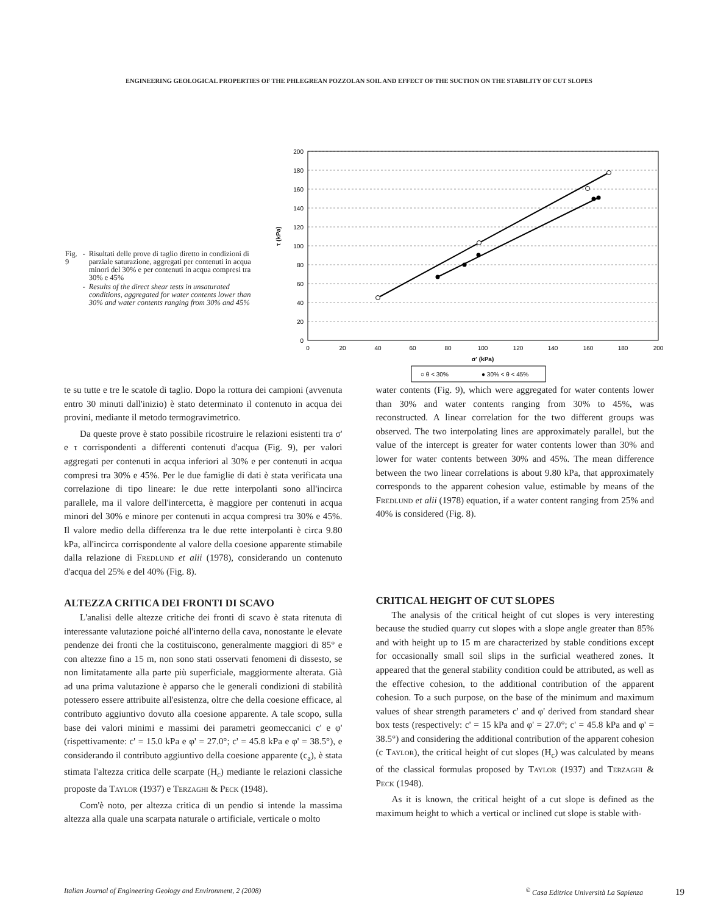ENGINEERING GEOLOGICAL PROPERTIES OF THE PHLEGREAN POZZOLAN SOIL AND EFFECT OF THE SUCTION ON THE STABILITY OF CUT SLOPES
| Fig. 9 | - | Risultati delle prove di taglio diretto in condizioni di parziale saturazione, aggregati per contenuti in acqua minori del 30% e per contenuti in acqua compresi tra 30% e 45% |
| | - | Results of the direct shear tests in unsaturated conditions, aggregated for water contents lower than 30% and water contents ranging from 30% and 45% |
200
180
160
140
120
100
80
60
40
20
0
0
20
40
60
80
100
120
140
160
180
200
σ' (kPa)
τ (kPa)
○ θ < 30%
● 30% < θ < 45%
te su tutte e tre le scatole di taglio. Dopo la rottura dei campioni (avvenuta entro 30 minuti dall'inizio) è stato determinato il contenuto in acqua dei provini, mediante il metodo termogravimetrico.
Da queste prove è stato possibile ricostruire le relazioni esistenti tra σ' e τ corrispondenti a differenti contenuti d'acqua (Fig. 9), per valori aggregati per contenuti in acqua inferiori al 30% e per contenuti in acqua compresi tra 30% e 45%. Per le due famiglie di dati è stata verificata una correlazione di tipo lineare: le due rette interpolanti sono all'incirca parallele, ma il valore dell'intercetta, è maggiore per contenuti in acqua minori del 30% e minore per contenuti in acqua compresi tra 30% e 45%. Il valore medio della differenza tra le due rette interpolanti è circa 9.80 kPa, all'incirca corrispondente al valore della coesione apparente stimabile dalla relazione di Fredlund et alii (1978), considerando un contenuto d'acqua del 25% e del 40% (Fig. 8).
ALTEZZA CRITICA DEI FRONTI DI SCAVO
L'analisi delle altezze critiche dei fronti di scavo è stata ritenuta di interessante valutazione poiché all'interno della cava, nonostante le elevate pendenze dei fronti che la costituiscono, generalmente maggiori di 85° e con altezze fino a 15 m, non sono stati osservati fenomeni di dissesto, se non limitatamente alla parte più superficiale, maggiormente alterata. Già ad una prima valutazione è apparso che le generali condizioni di stabilità potessero essere attribuite all'esistenza, oltre che della coesione efficace, al contributo aggiuntivo dovuto alla coesione apparente. A tale scopo, sulla base dei valori minimi e massimi dei parametri geomeccanici c' e φ' (rispettivamente: c' = 15.0 kPa e φ' = 27.0°; c' = 45.8 kPa e φ' = 38.5°), e considerando il contributo aggiuntivo della coesione apparente (c<sub>a</sub>), è stata stimata l'altezza critica delle scarpate (H<sub>c</sub>) mediante le relazioni classiche proposte da Taylor (1937) e Terzaghi & Peck (1948).
Com'è noto, per altezza critica di un pendio si intende la massima altezza alla quale una scarpata naturale o artificiale, verticale o molto
water contents (Fig. 9), which were aggregated for water contents lower than 30% and water contents ranging from 30% to 45%, was reconstructed. A linear correlation for the two different groups was observed. The two interpolating lines are approximately parallel, but the value of the intercept is greater for water contents lower than 30% and lower for water contents between 30% and 45%. The mean difference between the two linear correlations is about 9.80 kPa, that approximately corresponds to the apparent cohesion value, estimable by means of the Fredlund et alii (1978) equation, if a water content ranging from 25% and 40% is considered (Fig. 8).
CRITICAL HEIGHT OF CUT SLOPES
The analysis of the critical height of cut slopes is very interesting because the studied quarry cut slopes with a slope angle greater than 85% and with height up to 15 m are characterized by stable conditions except for occasionally small soil slips in the surficial weathered zones. It appeared that the general stability condition could be attributed, as well as the effective cohesion, to the additional contribution of the apparent cohesion. To a such purpose, on the base of the minimum and maximum values of shear strength parameters c' and φ' derived from standard shear box tests (respectively: c' = 15 kPa and φ' = 27.0°; c' = 45.8 kPa and φ' = 38.5°) and considering the additional contribution of the apparent cohesion (c Taylor), the critical height of cut slopes (H<sub>c</sub>) was calculated by means of the classical formulas proposed by Taylor (1937) and Terzaghi & Peck (1948).
As it is known, the critical height of a cut slope is defined as the maximum height to which a vertical or inclined cut slope is stable with-
Italian Journal of Engineering Geology and Environment, 2 (2008)<sup>©</sup> Casa Editrice Università La Sapienza 19